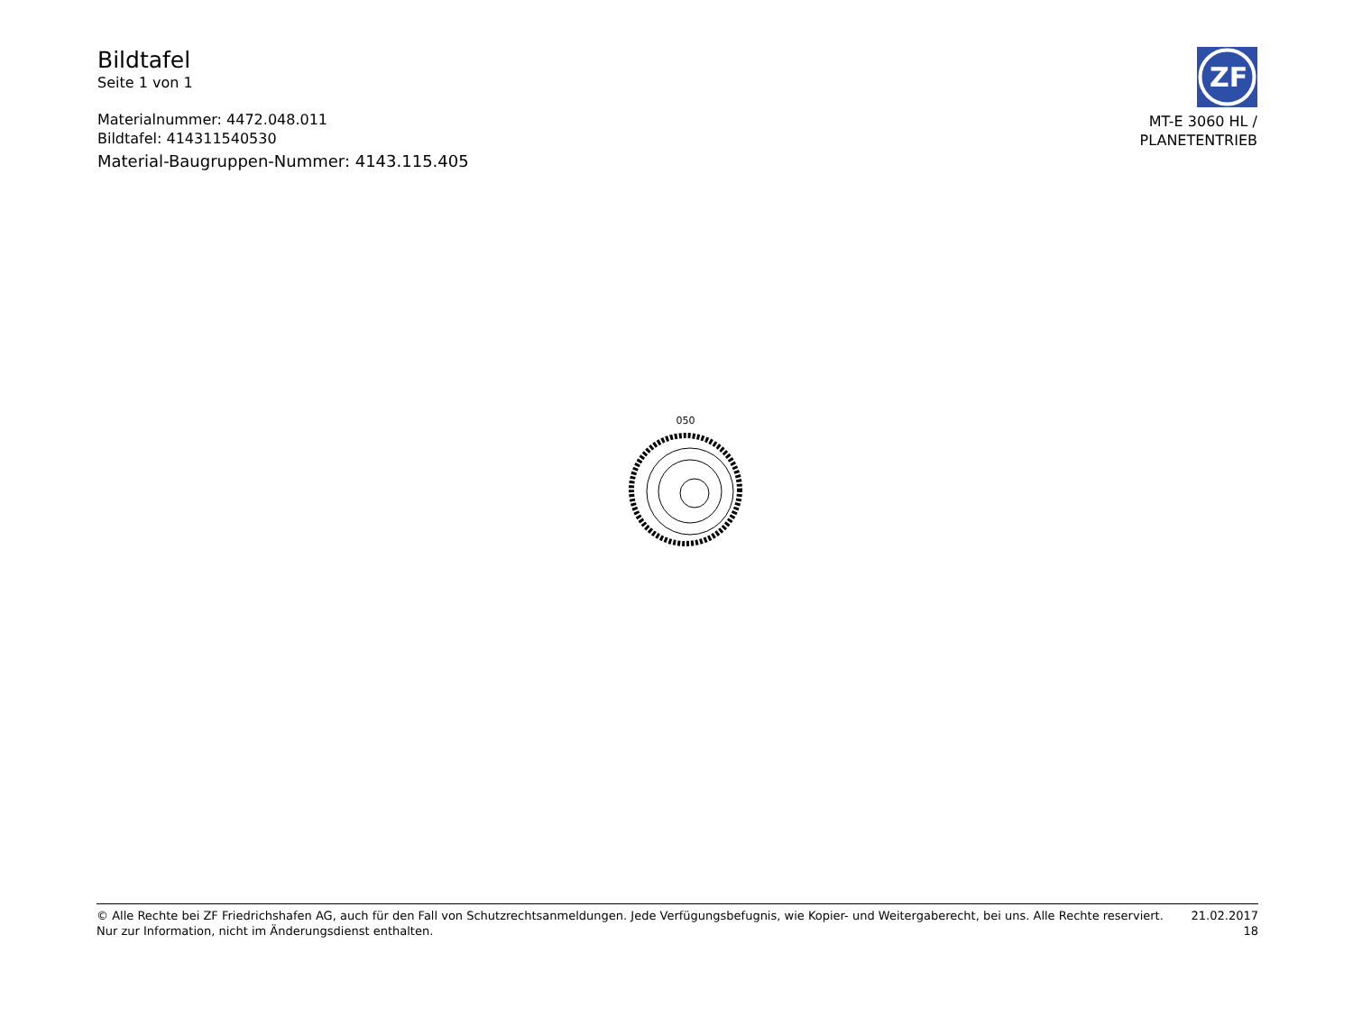Bildtafel
Seite 1 von 1
Materialnummer: 4472.048.011
Bildtafel: 414311540530
Material-Baugruppen-Nummer: 4143.115.405
ZF
MT-E 3060 HL /
PLANETENTRIEB
050
© Alle Rechte bei ZF Friedrichshafen AG, auch für den Fall von Schutzrechtsanmeldungen. Jede Verfügungsbefugnis, wie Kopier- und Weitergaberecht, bei uns. Alle Rechte reserviert.
Nur zur Information, nicht im Änderungsdienst enthalten.
21.02.2017
18